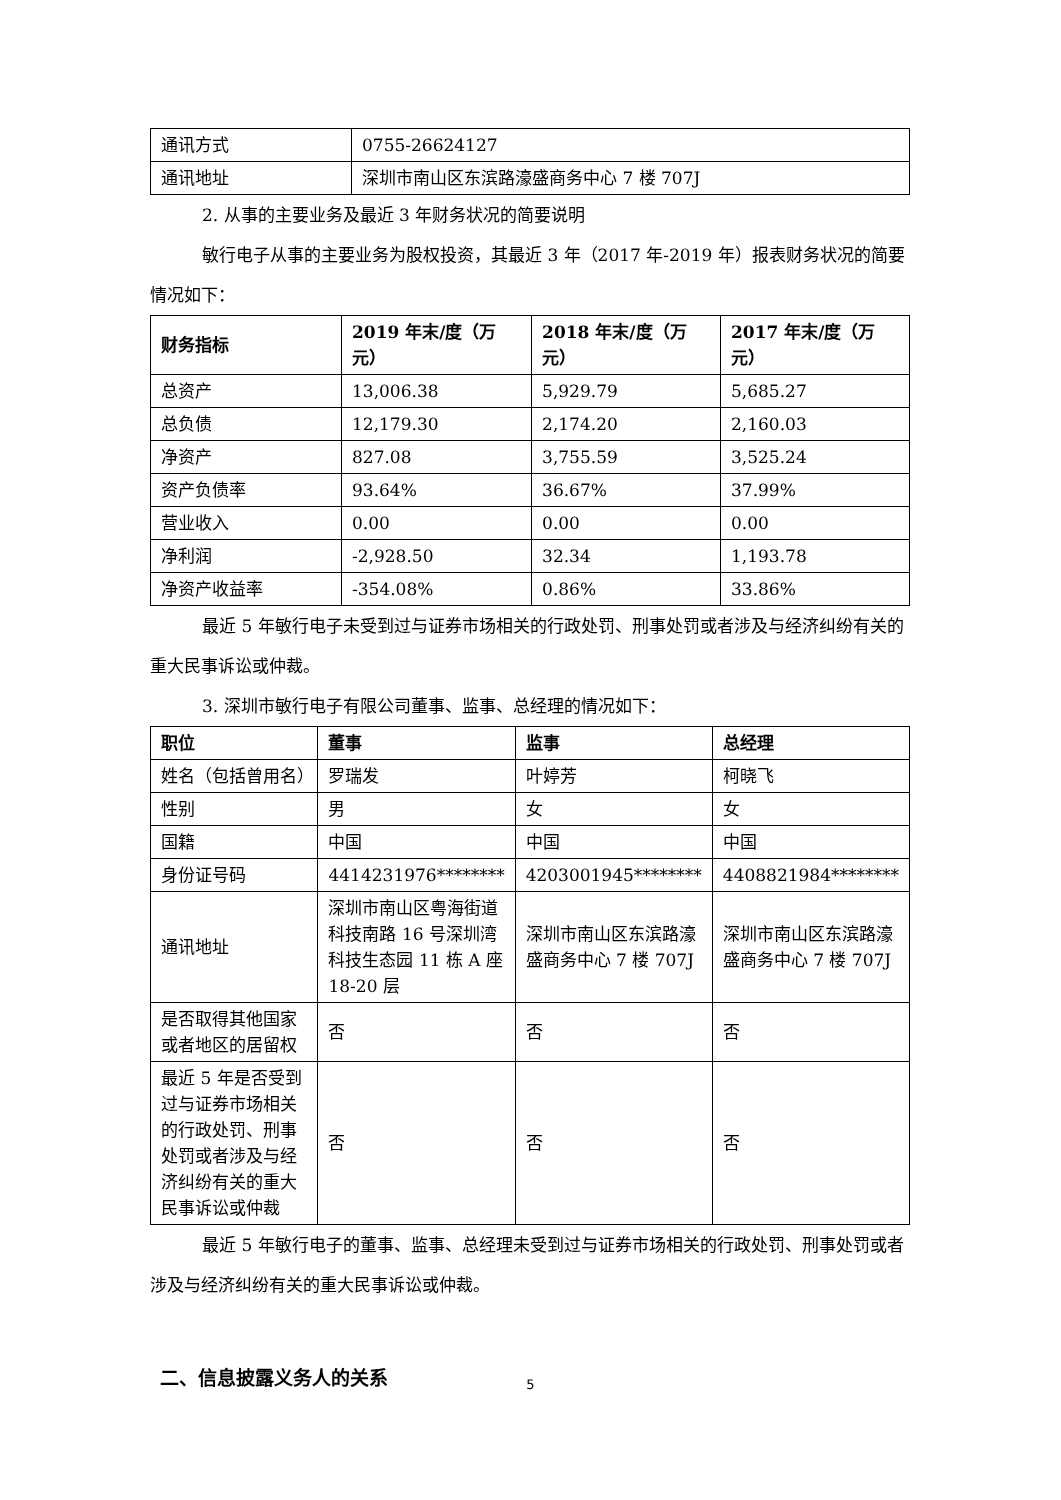| 通讯方式 | 0755-26624127 |
| 通讯地址 | 深圳市南山区东滨路濠盛商务中心 7 楼 707J |
2. 从事的主要业务及最近 3 年财务状况的简要说明
敏行电子从事的主要业务为股权投资，其最近 3 年（2017 年-2019 年）报表财务状况的简要情况如下：
| 财务指标 | 2019 年末/度（万元） | 2018 年末/度（万元） | 2017 年末/度（万元） |
| --- | --- | --- | --- |
| 总资产 | 13,006.38 | 5,929.79 | 5,685.27 |
| 总负债 | 12,179.30 | 2,174.20 | 2,160.03 |
| 净资产 | 827.08 | 3,755.59 | 3,525.24 |
| 资产负债率 | 93.64% | 36.67% | 37.99% |
| 营业收入 | 0.00 | 0.00 | 0.00 |
| 净利润 | -2,928.50 | 32.34 | 1,193.78 |
| 净资产收益率 | -354.08% | 0.86% | 33.86% |
最近 5 年敏行电子未受到过与证券市场相关的行政处罚、刑事处罚或者涉及与经济纠纷有关的重大民事诉讼或仲裁。
3. 深圳市敏行电子有限公司董事、监事、总经理的情况如下：
| 职位 | 董事 | 监事 | 总经理 |
| --- | --- | --- | --- |
| 姓名（包括曾用名） | 罗瑞发 | 叶婷芳 | 柯晓飞 |
| 性别 | 男 | 女 | 女 |
| 国籍 | 中国 | 中国 | 中国 |
| 身份证号码 | 4414231976******** | 4203001945******** | 4408821984******** |
| 通讯地址 | 深圳市南山区粤海街道科技南路 16 号深圳湾科技生态园 11 栋 A 座 18-20 层 | 深圳市南山区东滨路濠盛商务中心 7 楼 707J | 深圳市南山区东滨路濠盛商务中心 7 楼 707J |
| 是否取得其他国家或者地区的居留权 | 否 | 否 | 否 |
| 最近 5 年是否受到过与证券市场相关的行政处罚、刑事处罚或者涉及与经济纠纷有关的重大民事诉讼或仲裁 | 否 | 否 | 否 |
最近 5 年敏行电子的董事、监事、总经理未受到过与证券市场相关的行政处罚、刑事处罚或者涉及与经济纠纷有关的重大民事诉讼或仲裁。
二、信息披露义务人的关系
5